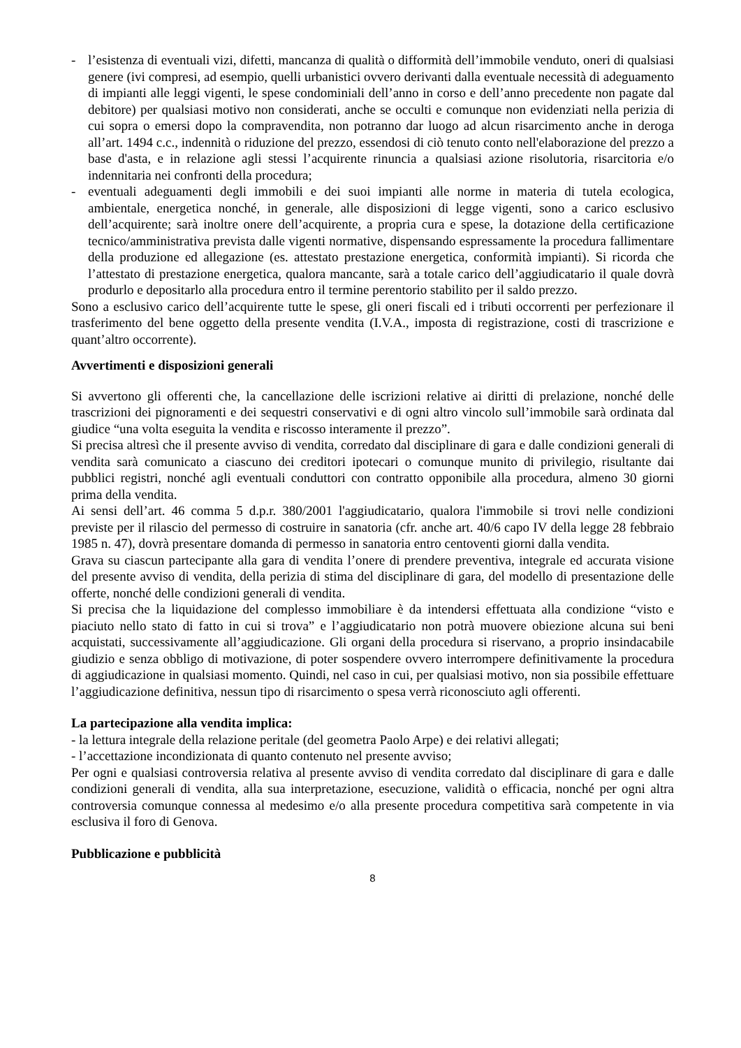- l’esistenza di eventuali vizi, difetti, mancanza di qualità o difformità dell’immobile venduto, oneri di qualsiasi genere (ivi compresi, ad esempio, quelli urbanistici ovvero derivanti dalla eventuale necessità di adeguamento di impianti alle leggi vigenti, le spese condominiali dell’anno in corso e dell’anno precedente non pagate dal debitore) per qualsiasi motivo non considerati, anche se occulti e comunque non evidenziati nella perizia di cui sopra o emersi dopo la compravendita, non potranno dar luogo ad alcun risarcimento anche in deroga all’art. 1494 c.c., indennità o riduzione del prezzo, essendosi di ciò tenuto conto nell'elaborazione del prezzo a base d'asta, e in relazione agli stessi l’acquirente rinuncia a qualsiasi azione risolutoria, risarcitoria e/o indennitaria nei confronti della procedura;
- eventuali adeguamenti degli immobili e dei suoi impianti alle norme in materia di tutela ecologica, ambientale, energetica nonché, in generale, alle disposizioni di legge vigenti, sono a carico esclusivo dell’acquirente; sarà inoltre onere dell’acquirente, a propria cura e spese, la dotazione della certificazione tecnico/amministrativa prevista dalle vigenti normative, dispensando espressamente la procedura fallimentare della produzione ed allegazione (es. attestato prestazione energetica, conformità impianti). Si ricorda che l’attestato di prestazione energetica, qualora mancante, sarà a totale carico dell’aggiudicatario il quale dovrà produrlo e depositarlo alla procedura entro il termine perentorio stabilito per il saldo prezzo.
Sono a esclusivo carico dell’acquirente tutte le spese, gli oneri fiscali ed i tributi occorrenti per perfezionare il trasferimento del bene oggetto della presente vendita (I.V.A., imposta di registrazione, costi di trascrizione e quant’altro occorrente).
Avvertimenti e disposizioni generali
Si avvertono gli offerenti che, la cancellazione delle iscrizioni relative ai diritti di prelazione, nonché delle trascrizioni dei pignoramenti e dei sequestri conservativi e di ogni altro vincolo sull’immobile sarà ordinata dal giudice “una volta eseguita la vendita e riscosso interamente il prezzo”.
Si precisa altresì che il presente avviso di vendita, corredato dal disciplinare di gara e dalle condizioni generali di vendita sarà comunicato a ciascuno dei creditori ipotecari o comunque munito di privilegio, risultante dai pubblici registri, nonché agli eventuali conduttori con contratto opponibile alla procedura, almeno 30 giorni prima della vendita.
Ai sensi dell’art. 46 comma 5 d.p.r. 380/2001 l'aggiudicatario, qualora l'immobile si trovi nelle condizioni previste per il rilascio del permesso di costruire in sanatoria (cfr. anche art. 40/6 capo IV della legge 28 febbraio 1985 n. 47), dovrà presentare domanda di permesso in sanatoria entro centoventi giorni dalla vendita.
Grava su ciascun partecipante alla gara di vendita l’onere di prendere preventiva, integrale ed accurata visione del presente avviso di vendita, della perizia di stima del disciplinare di gara, del modello di presentazione delle offerte, nonché delle condizioni generali di vendita.
Si precisa che la liquidazione del complesso immobiliare è da intendersi effettuata alla condizione “visto e piaciuto nello stato di fatto in cui si trova” e l’aggiudicatario non potrà muovere obiezione alcuna sui beni acquistati, successivamente all’aggiudicazione. Gli organi della procedura si riservano, a proprio insindacabile giudizio e senza obbligo di motivazione, di poter sospendere ovvero interrompere definitivamente la procedura di aggiudicazione in qualsiasi momento. Quindi, nel caso in cui, per qualsiasi motivo, non sia possibile effettuare l’aggiudicazione definitiva, nessun tipo di risarcimento o spesa verrà riconosciuto agli offerenti.
La partecipazione alla vendita implica:
- la lettura integrale della relazione peritale (del geometra Paolo Arpe) e dei relativi allegati;
- l’accettazione incondizionata di quanto contenuto nel presente avviso;
Per ogni e qualsiasi controversia relativa al presente avviso di vendita corredato dal disciplinare di gara e dalle condizioni generali di vendita, alla sua interpretazione, esecuzione, validità o efficacia, nonché per ogni altra controversia comunque connessa al medesimo e/o alla presente procedura competitiva sarà competente in via esclusiva il foro di Genova.
Pubblicazione e pubblicità
8